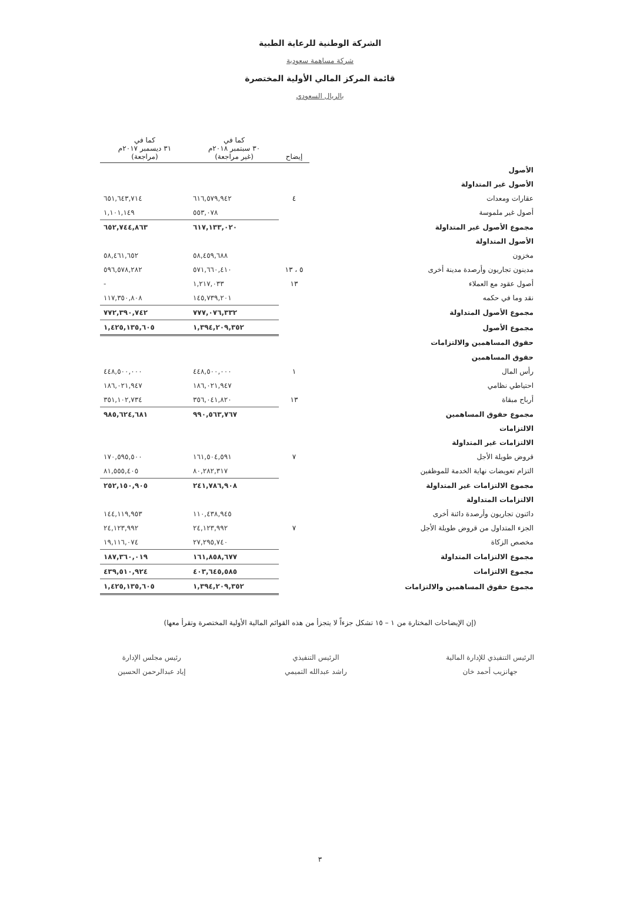الشركة الوطنية للرعاية الطبية
شركة مساهمة سعودية
قائمة المركز المالي الأولية المختصرة
بالريال السعودي
| | إيضاح | كما في ٣٠ سبتمبر ٢٠١٨م (غير مراجعة) | كما في ٣١ ديسمبر ٢٠١٧م (مراجعة) |
| --- | --- | --- | --- |
| الأصول | | | |
| الأصول غير المتداولة | | | |
| عقارات ومعدات | ٤ | ٦١٦,٥٧٩,٩٤٢ | ٦٥١,٦٤٣,٧١٤ |
| أصول غير ملموسة | | ٥٥٣,٠٧٨ | ١,١٠١,١٤٩ |
| مجموع الأصول غير المتداولة | | ٦١٧,١٣٣,٠٢٠ | ٦٥٢,٧٤٤,٨٦٣ |
| الأصول المتداولة | | | |
| مخزون | | ٥٨,٤٥٩,٦٨٨ | ٥٨,٤٦١,٦٥٢ |
| مدينون تجاريون وأرصدة مدينة أخرى | ٥ ، ١٣ | ٥٧١,٦٦٠,٤١٠ | ٥٩٦,٥٧٨,٢٨٢ |
| أصول عقود مع العملاء | ١٣ | ١,٢١٧,٠٣٣ | - |
| نقد وما في حكمه | | ١٤٥,٧٣٩,٢٠١ | ١١٧,٣٥٠,٨٠٨ |
| مجموع الأصول المتداولة | | ٧٧٧,٠٧٦,٣٣٢ | ٧٧٢,٣٩٠,٧٤٢ |
| مجموع الأصول | | ١,٣٩٤,٢٠٩,٣٥٢ | ١,٤٢٥,١٣٥,٦٠٥ |
| حقوق المساهمين والالتزامات | | | |
| حقوق المساهمين | | | |
| رأس المال | ١ | ٤٤٨,٥٠٠,٠٠٠ | ٤٤٨,٥٠٠,٠٠٠ |
| احتياطي نظامي | | ١٨٦,٠٢١,٩٤٧ | ١٨٦,٠٢١,٩٤٧ |
| أرباح مبقاة | ١٣ | ٣٥٦,٠٤١,٨٢٠ | ٣٥١,١٠٢,٧٣٤ |
| مجموع حقوق المساهمين | | ٩٩٠,٥٦٣,٧٦٧ | ٩٨٥,٦٢٤,٦٨١ |
| الالتزامات | | | |
| الالتزامات غير المتداولة | | | |
| قروض طويلة الأجل | ٧ | ١٦١,٥٠٤,٥٩١ | ١٧٠,٥٩٥,٥٠٠ |
| التزام تعويضات نهاية الخدمة للموظفين | | ٨٠,٢٨٢,٣١٧ | ٨١,٥٥٥,٤٠٥ |
| مجموع الالتزامات غير المتداولة | | ٢٤١,٧٨٦,٩٠٨ | ٢٥٢,١٥٠,٩٠٥ |
| الالتزامات المتداولة | | | |
| دائنون تجاريون وأرصدة دائنة أخرى | | ١١٠,٤٣٨,٩٤٥ | ١٤٤,١١٩,٩٥٣ |
| الجزء المتداول من قروض طويلة الأجل | ٧ | ٢٤,١٢٣,٩٩٢ | ٢٤,١٢٣,٩٩٢ |
| مخصص الزكاة | | ٢٧,٢٩٥,٧٤٠ | ١٩,١١٦,٠٧٤ |
| مجموع الالتزامات المتداولة | | ١٦١,٨٥٨,٦٧٧ | ١٨٧,٣٦٠,٠١٩ |
| مجموع الالتزامات | | ٤٠٣,٦٤٥,٥٨٥ | ٤٣٩,٥١٠,٩٢٤ |
| مجموع حقوق المساهمين والالتزامات | | ١,٣٩٤,٢٠٩,٣٥٢ | ١,٤٢٥,١٣٥,٦٠٥ |
(إن الإيضاحات المختارة من ١ – ١٥ تشكل جزءاً لا يتجزأ من هذه القوائم المالية الأولية المختصرة وتقرأ معها)
الرئيس التنفيذي للإدارة المالية
جهانزيب أحمد خان
الرئيس التنفيذي
راشد عبدالله التميمي
رئيس مجلس الإدارة
إياد عبدالرحمن الحسين
٣